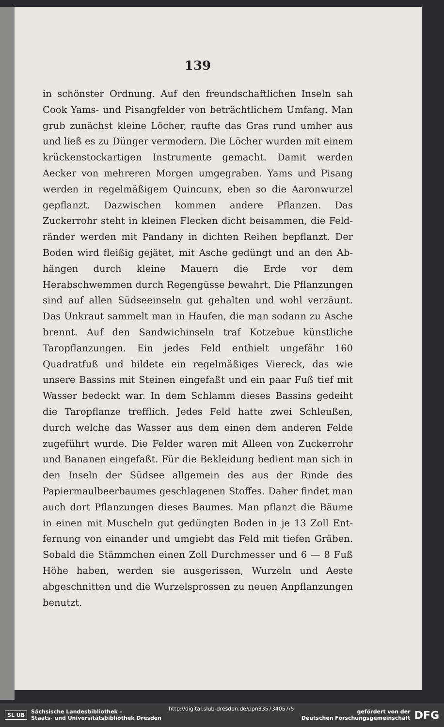139
in schönster Ordnung. Auf den freundschaftlichen Inseln sah Cook Yams- und Pisangfelder von beträchtlichem Umfang. Man grub zunächst kleine Löcher, raufte das Gras rund umher aus und ließ es zu Dünger vermodern. Die Löcher wurden mit einem krückenstockartigen Instrumente gemacht. Damit werden Aecker von mehreren Morgen umgegraben. Yams und Pisang werden in regelmäßigem Quincunx, eben so die Aaron­wurzel gepflanzt. Dazwischen kommen andere Pflanzen. Das Zuckerrohr steht in kleinen Flecken dicht beisammen, die Feld­ränder werden mit Pandany in dichten Reihen bepflanzt. Der Boden wird fleißig gejätet, mit Asche gedüngt und an den Ab­hängen durch kleine Mauern die Erde vor dem Herabschwemmen durch Regengüsse bewahrt. Die Pflanzungen sind auf allen Südseeinseln gut gehalten und wohl verzäunt. Das Unkraut sammelt man in Haufen, die man sodann zu Asche brennt. Auf den Sandwichinseln traf Kotzebue künstliche Taropflan­zungen. Ein jedes Feld enthielt ungefähr 160 Quadratfuß und bildete ein regelmäßiges Viereck, das wie unsere Bassins mit Steinen eingefaßt und ein paar Fuß tief mit Wasser be­deckt war. In dem Schlamm dieses Bassins gedeiht die Taro­pflanze trefflich. Jedes Feld hatte zwei Schleußen, durch welche das Wasser aus dem einen dem anderen Felde zugeführt wurde. Die Felder waren mit Alleen von Zuckerrohr und Bananen eingefaßt. Für die Bekleidung bedient man sich in den Inseln der Südsee allgemein des aus der Rinde des Papiermaulbeer­baumes geschlagenen Stoffes. Daher findet man auch dort Pflanzungen dieses Baumes. Man pflanzt die Bäume in einen mit Muscheln gut gedüngten Boden in je 13 Zoll Ent­fernung von einander und umgiebt das Feld mit tiefen Gräben. Sobald die Stämmchen einen Zoll Durchmesser und 6 — 8 Fuß Höhe haben, werden sie ausgerissen, Wurzeln und Aeste abgeschnitten und die Wurzelsprossen zu neuen Anpflanzungen benutzt.
SL UB Sächsische Landesbibliothek –
Staats- und Universitätsbibliothek Dresden
http://digital.slub-dresden.de/ppn335734057/5
gefördert von der
Deutschen Forschungsgemeinschaft DFG